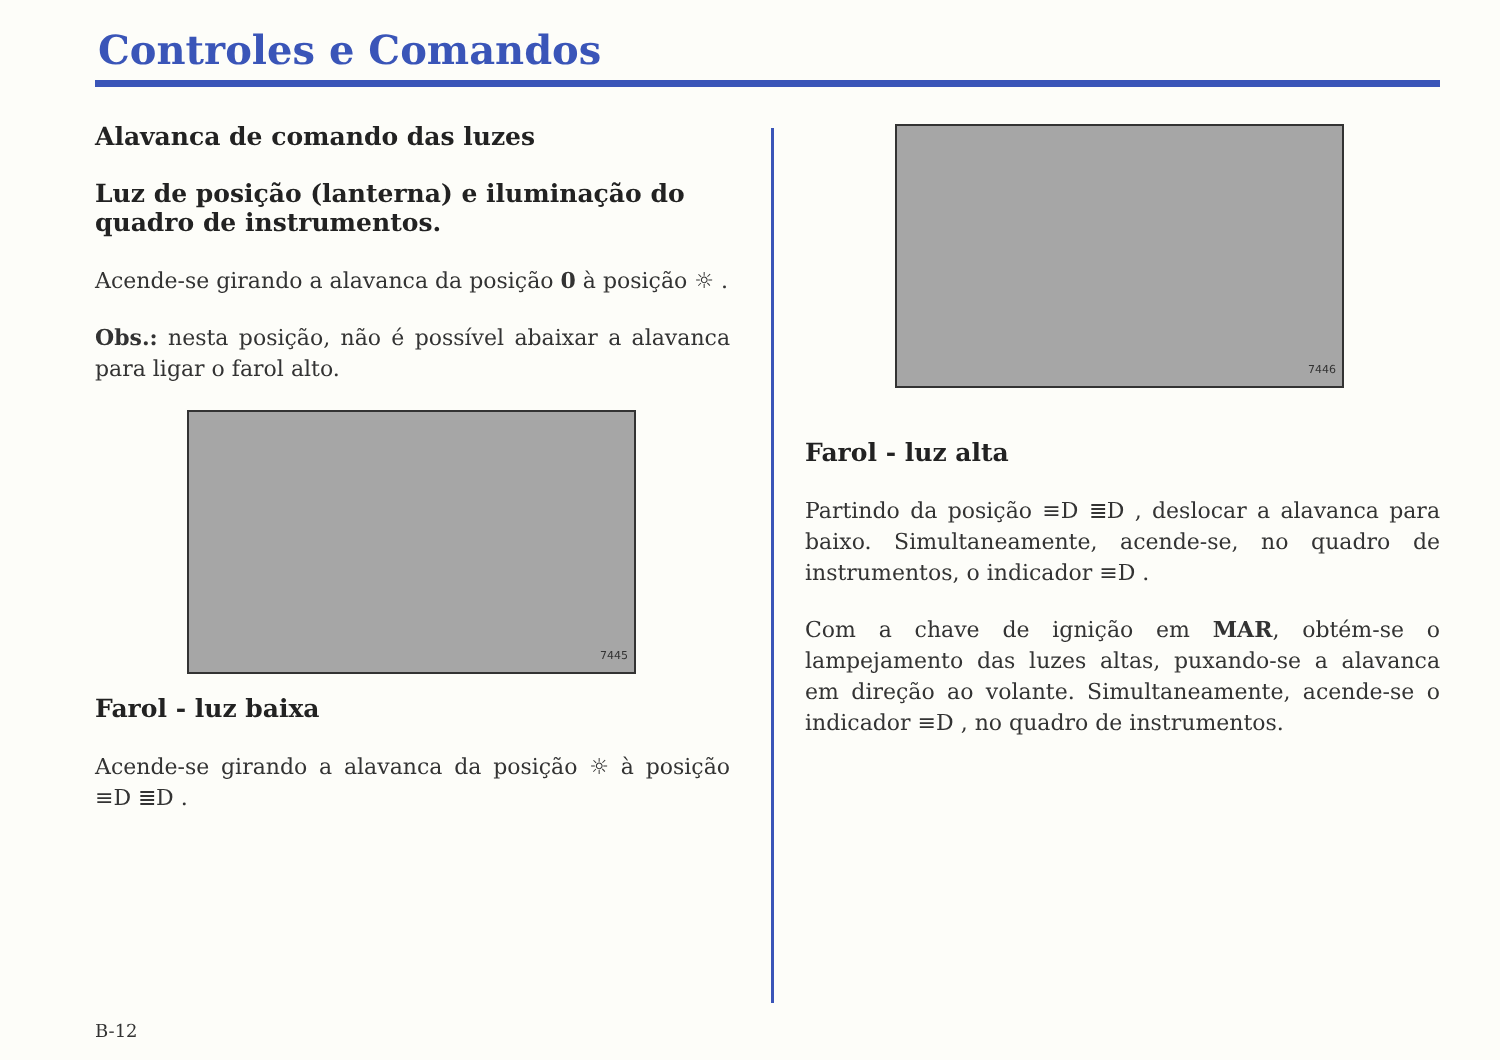Controles e Comandos
Alavanca de comando das luzes
Luz de posição (lanterna) e iluminação do quadro de instrumentos.
Acende-se girando a alavanca da posição 0 à posição ☼ .
Obs.: nesta posição, não é possível abaixar a alavanca para ligar o farol alto.
7445
Farol - luz baixa
Acende-se girando a alavanca da posição ☼ à posição ≡D ≣D .
7446
Farol - luz alta
Partindo da posição ≡D ≣D , deslocar a alavanca para baixo. Simultaneamente, acende-se, no quadro de instrumentos, o indicador ≡D .
Com a chave de ignição em MAR, obtém-se o lampejamento das luzes altas, puxando-se a alavanca em direção ao volante. Simultaneamente, acende-se o indicador ≡D , no quadro de instrumentos.
B-12